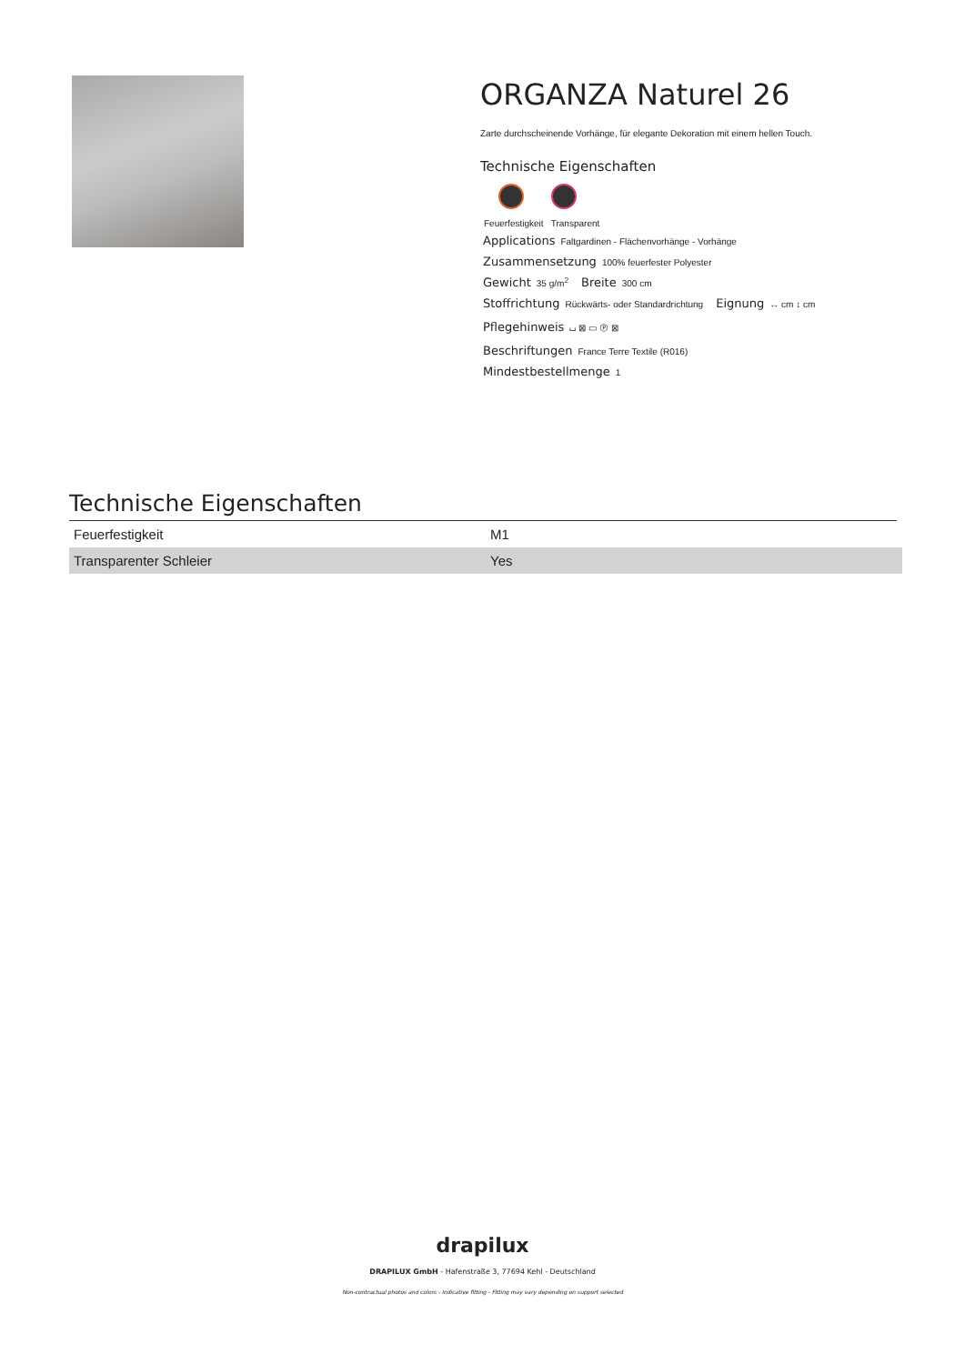ORGANZA Naturel 26
Zarte durchscheinende Vorhänge, für elegante Dekoration mit einem hellen Touch.
Technische Eigenschaften
Feuerfestigkeit Transparent
Applications Faltgardinen - Flächenvorhänge - Vorhänge
Zusammensetzung 100% feuerfester Polyester
Gewicht 35 g/m<sup>2</sup> Breite 300 cm
Stoffrichtung Rückwärts- oder Standardrichtung Eignung ↔ cm ↕ cm
Pflegehinweis ⌴ ⊠ ▭ Ⓟ ⊠
Beschriftungen France Terre Textile (R016)
Mindestbestellmenge 1
Technische Eigenschaften
| Feuerfestigkeit | M1 |
| Transparenter Schleier | Yes |
drapilux
DRAPILUX GmbH - Hafenstraße 3, 77694 Kehl - Deutschland
Non-contractual photos and colors - Indicative fitting - Fitting may vary depending on support selected